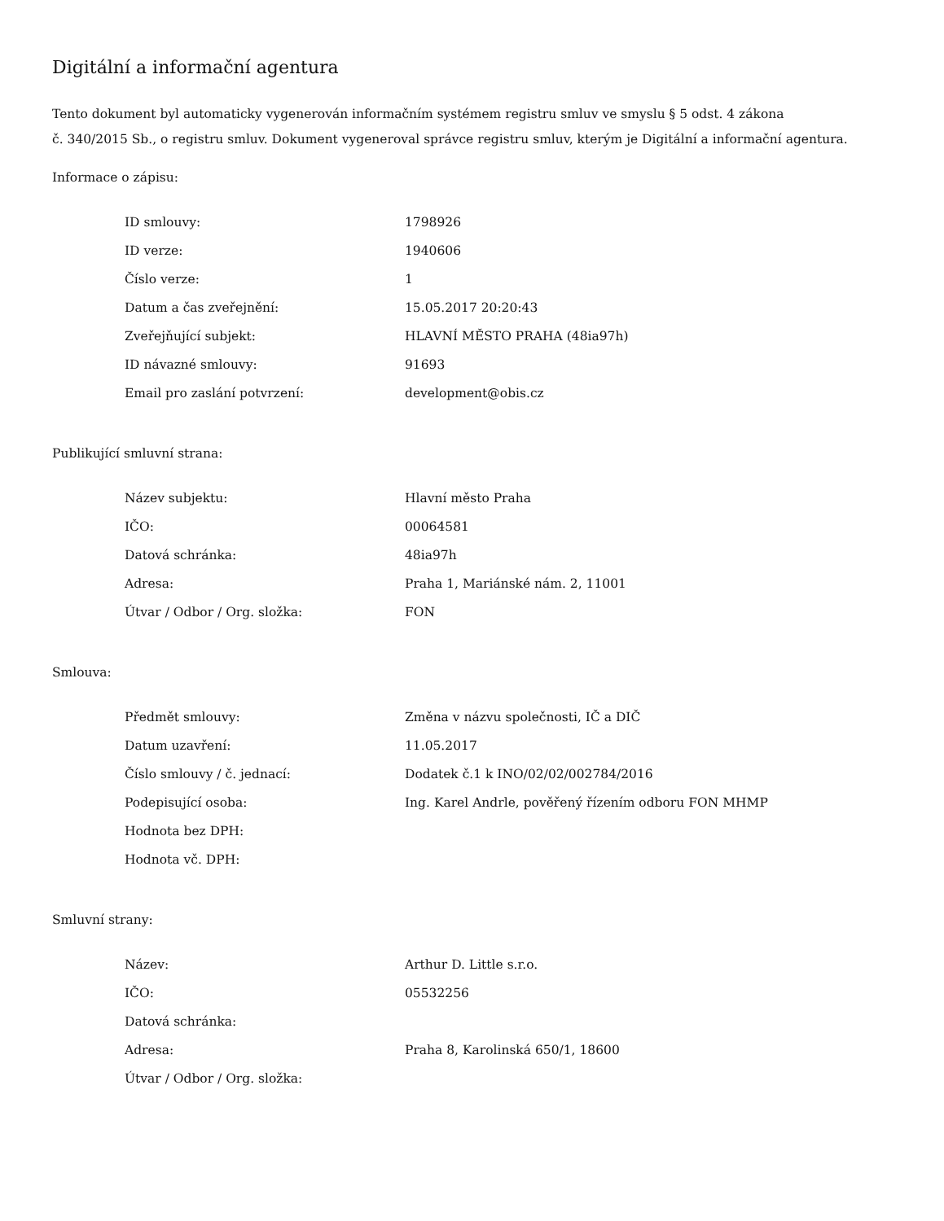Digitální a informační agentura
Tento dokument byl automaticky vygenerován informačním systémem registru smluv ve smyslu § 5 odst. 4 zákona
č. 340/2015 Sb., o registru smluv. Dokument vygeneroval správce registru smluv, kterým je Digitální a informační agentura.
Informace o zápisu:
| ID smlouvy: | 1798926 |
| ID verze: | 1940606 |
| Číslo verze: | 1 |
| Datum a čas zveřejnění: | 15.05.2017 20:20:43 |
| Zveřejňující subjekt: | HLAVNÍ MĚSTO PRAHA (48ia97h) |
| ID návazné smlouvy: | 91693 |
| Email pro zaslání potvrzení: | development@obis.cz |
Publikující smluvní strana:
| Název subjektu: | Hlavní město Praha |
| IČO: | 00064581 |
| Datová schránka: | 48ia97h |
| Adresa: | Praha 1, Mariánské nám. 2, 11001 |
| Útvar / Odbor / Org. složka: | FON |
Smlouva:
| Předmět smlouvy: | Změna v názvu společnosti, IČ a DIČ |
| Datum uzavření: | 11.05.2017 |
| Číslo smlouvy / č. jednací: | Dodatek č.1 k INO/02/02/002784/2016 |
| Podepisující osoba: | Ing. Karel Andrle, pověřený řízením odboru FON MHMP |
| Hodnota bez DPH: | |
| Hodnota vč. DPH: | |
Smluvní strany:
| Název: | Arthur D. Little s.r.o. |
| IČO: | 05532256 |
| Datová schránka: | |
| Adresa: | Praha 8, Karolinská 650/1, 18600 |
| Útvar / Odbor / Org. složka: | |